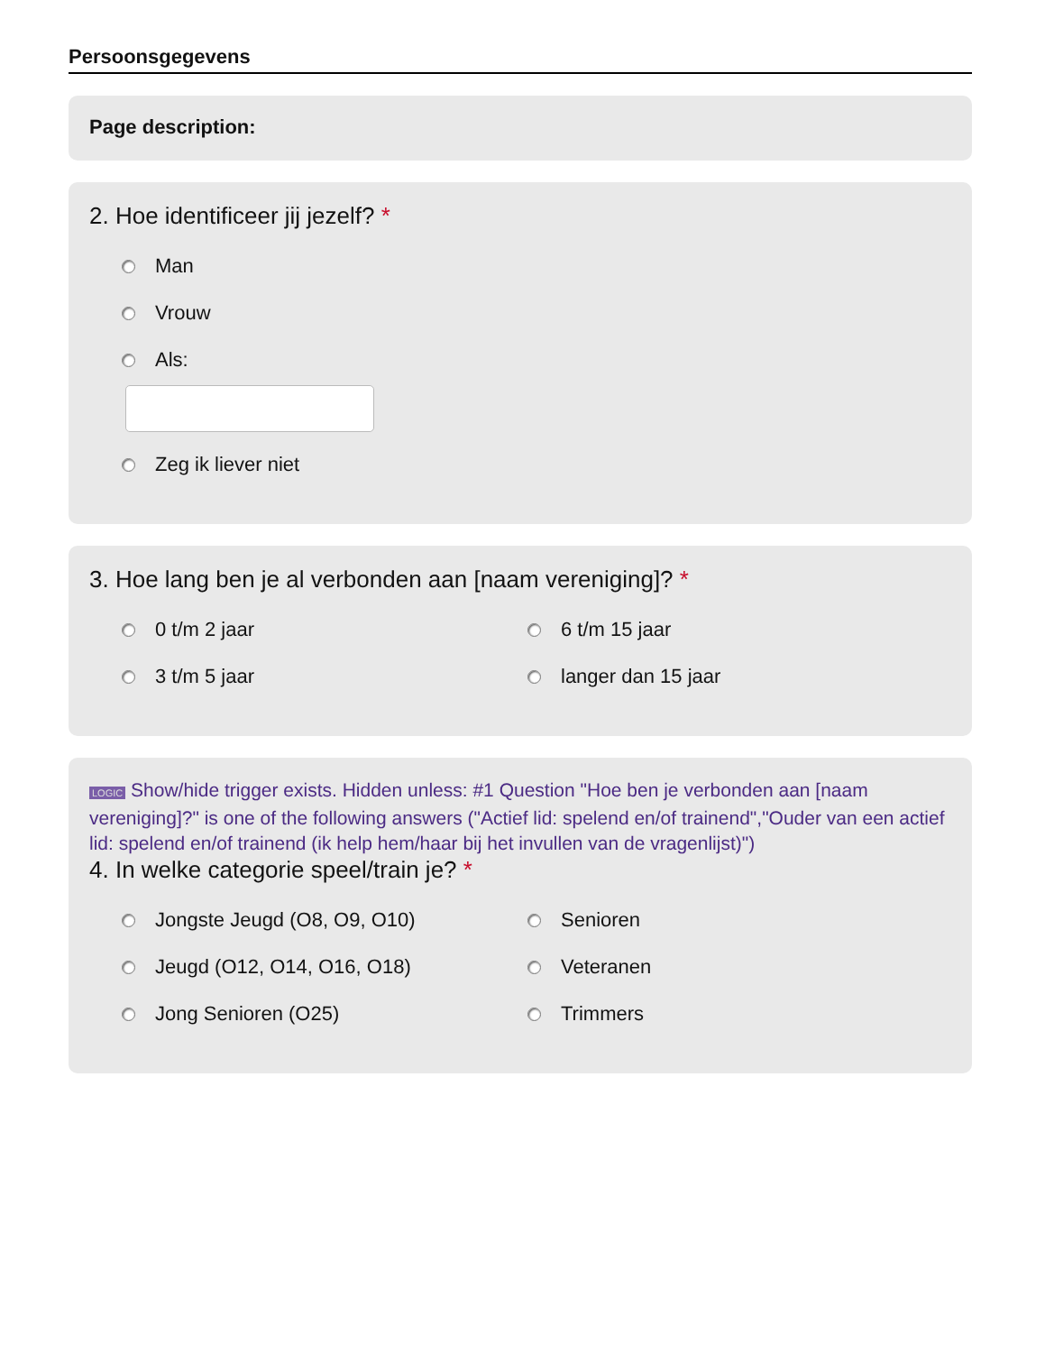Persoonsgegevens
Page description:
2. Hoe identificeer jij jezelf? *
Man
Vrouw
Als:
Zeg ik liever niet
3. Hoe lang ben je al verbonden aan [naam vereniging]? *
0 t/m 2 jaar
6 t/m 15 jaar
3 t/m 5 jaar
langer dan 15 jaar
LOGIC Show/hide trigger exists. Hidden unless: #1 Question "Hoe ben je verbonden aan [naam vereniging]?" is one of the following answers ("Actief lid: spelend en/of trainend","Ouder van een actief lid: spelend en/of trainend (ik help hem/haar bij het invullen van de vragenlijst)")
4. In welke categorie speel/train je? *
Jongste Jeugd (O8, O9, O10)
Senioren
Jeugd (O12, O14, O16, O18)
Veteranen
Jong Senioren (O25)
Trimmers